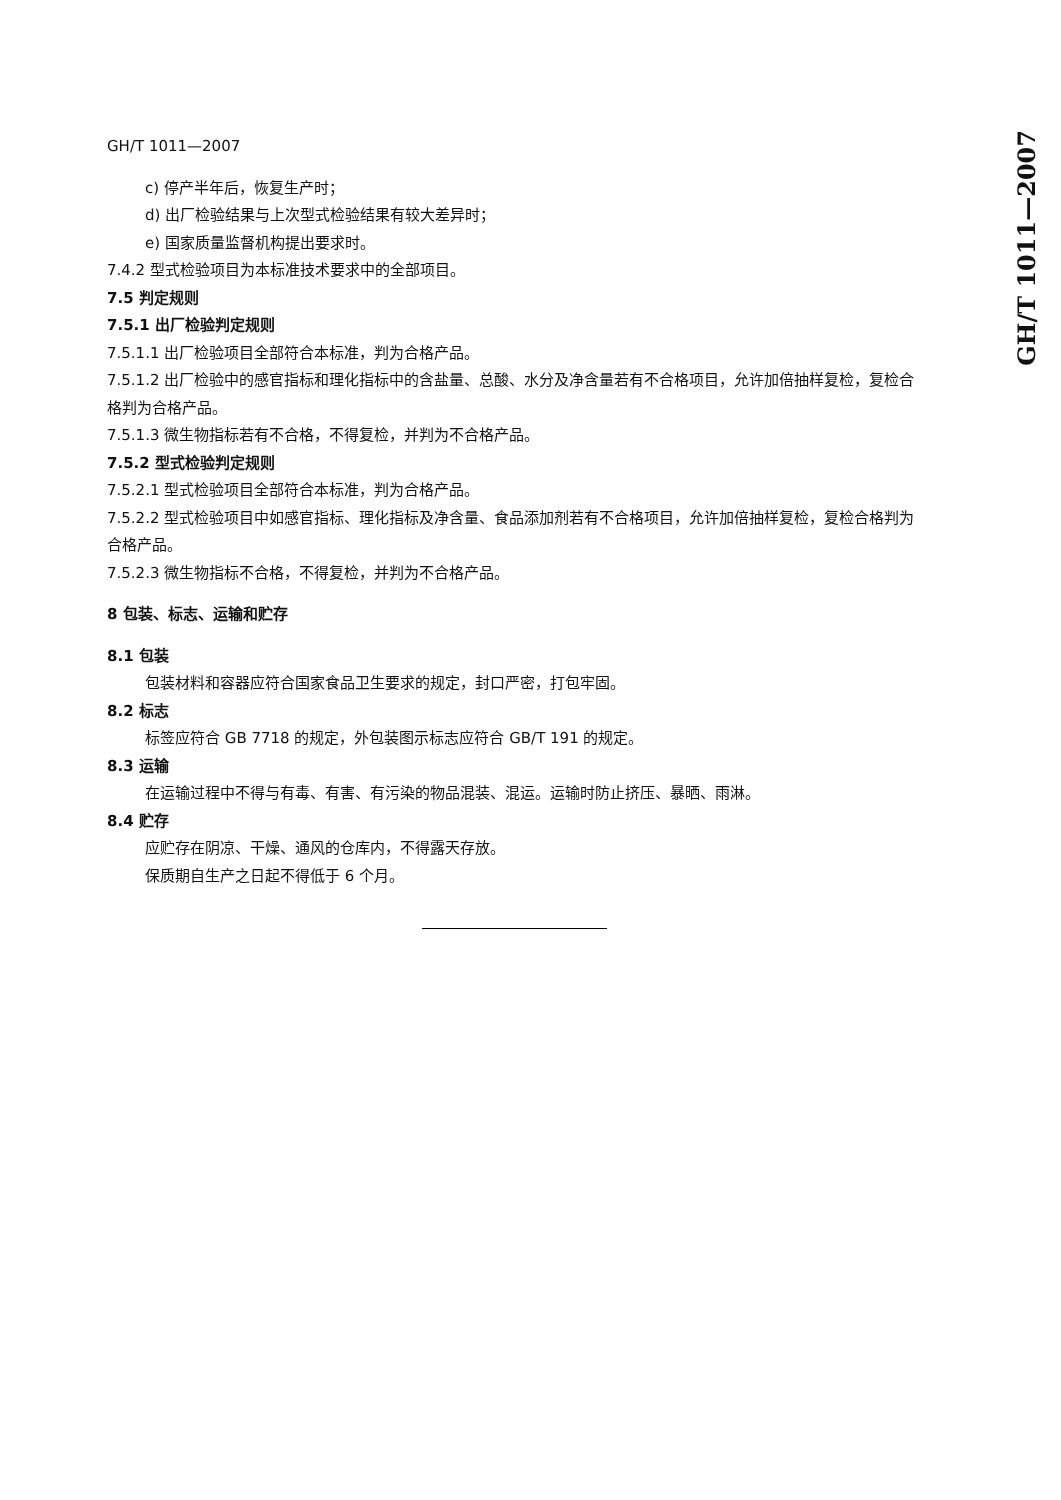GH/T 1011—2007
GH/T 1011—2007
c) 停产半年后，恢复生产时；
d) 出厂检验结果与上次型式检验结果有较大差异时；
e) 国家质量监督机构提出要求时。
7.4.2 型式检验项目为本标准技术要求中的全部项目。
7.5 判定规则
7.5.1 出厂检验判定规则
7.5.1.1 出厂检验项目全部符合本标准，判为合格产品。
7.5.1.2 出厂检验中的感官指标和理化指标中的含盐量、总酸、水分及净含量若有不合格项目，允许加倍抽样复检，复检合格判为合格产品。
7.5.1.3 微生物指标若有不合格，不得复检，并判为不合格产品。
7.5.2 型式检验判定规则
7.5.2.1 型式检验项目全部符合本标准，判为合格产品。
7.5.2.2 型式检验项目中如感官指标、理化指标及净含量、食品添加剂若有不合格项目，允许加倍抽样复检，复检合格判为合格产品。
7.5.2.3 微生物指标不合格，不得复检，并判为不合格产品。
8 包装、标志、运输和贮存
8.1 包装
包装材料和容器应符合国家食品卫生要求的规定，封口严密，打包牢固。
8.2 标志
标签应符合 GB 7718 的规定，外包装图示标志应符合 GB/T 191 的规定。
8.3 运输
在运输过程中不得与有毒、有害、有污染的物品混装、混运。运输时防止挤压、暴晒、雨淋。
8.4 贮存
应贮存在阴凉、干燥、通风的仓库内，不得露天存放。
保质期自生产之日起不得低于 6 个月。